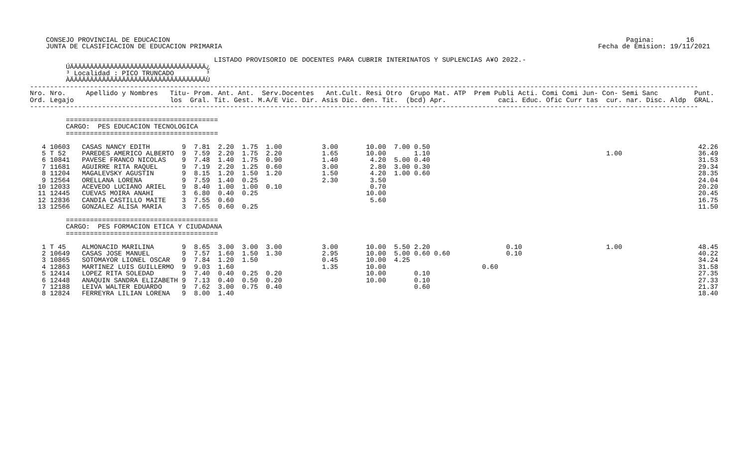CONSEJO PROVINCIAL DE EDUCACION                                                                                                                  Pagina:        16
    JUNTA DE CLASIFICACION DE EDUCACION PRIMARIA                                                                                              Fecha de Emision: 19/11/2021

                                              LISTADO PROVISORIO DE DOCENTES PARA CUBRIR INTERINATOS Y SUPLENCIAS A¥O 2022.-
         ÚÄÄÄÄÄÄÄÄÄÄÄÄÄÄÄÄÄÄÄÄÄÄÄÄÄÄÄÄÄÄÄÄÄÄ¿
         ³ Localidad : PICO TRUNCADO        ³
         ÀÄÄÄÄÄÄÄÄÄÄÄÄÄÄÄÄÄÄÄÄÄÄÄÄÄÄÄÄÄÄÄÄÄÄÙ
-----------------------------------------------------------------------------------------------------------------------------------------------------------------------
Nro. Nro.     Apellido y Nombres   Titu- Prom. Ant. Ant.  Serv.Docentes   Ant.Cult. Resi Otro  Grupo Mat. ATP  Prem Publi Acti. Comi Comi Jun- Con- Semi Sanc         Punt.
Ord. Legajo                        los  Gral. Tit. Gest. M.A/E Vic. Dir. Asis Dic. den. Tit.  (bcd) Apr.             caci. Educ. Ofic Curr tas  cur. nar. Disc. Aldp  GRAL.
-----------------------------------------------------------------------------------------------------------------------------------------------------------------------

         ======================================
         CARGO:  PES EDUCACION TECNOLOGICA
         ======================================

   4 10603   CASAS NANCY EDITH        9  7.81  2.20  1.75  1.00          3.00       10.00  7.00 0.50                                                                   42.26
   5 T 52    PAREDES AMERICO ALBERTO  9  7.59  2.20  1.75  2.20          1.65       10.00       1.10                                            1.00                   36.49
   6 10841   PAVESE FRANCO NICOLAS    9  7.48  1.40  1.75  0.90          1.40        4.20  5.00 0.40                                                                   31.53
   7 11681   AGUIRRE RITA RAQUEL      9  7.19  2.20  1.25  0.60          3.00        2.80  3.00 0.30                                                                   29.34
   8 11204   MAGALEVSKY AGUSTIN       9  8.15  1.20  1.50  1.20          1.50        4.20  1.00 0.60                                                                   28.35
   9 12564   ORELLANA LORENA          9  7.59  1.40  0.25                2.30        3.50                                                                              24.04
  10 12033   ACEVEDO LUCIANO ARIEL    9  8.40  1.00  1.00  0.10                      0.70                                                                              20.20
  11 12445   CUEVAS MOIRA ANAHI       3  6.80  0.40  0.25                           10.00                                                                              20.45
  12 12836   CANDIA CASTILLO MAITE    3  7.55  0.60                                  5.60                                                                              16.75
  13 12566   GONZALEZ ALISA MARIA     3  7.65  0.60  0.25                                                                                                              11.50

         ======================================
         CARGO:  PES FORMACION ETICA Y CIUDADANA
         ======================================

   1 T 45    ALMONACID MARILINA       9  8.65  3.00  3.00  3.00          3.00       10.00  5.50 2.20                   0.10                     1.00                   48.45
   2 10649   CASAS JOSE MANUEL        9  7.57  1.60  1.50  1.30          2.95       10.00  5.00 0.60 0.60              0.10                                            40.22
   3 10865   SOTOMAYOR LIONEL OSCAR   9  7.84  1.20  1.50                0.45       10.00  4.25                                                                        34.24
   4 12863   MARTINEZ LUIS GUILLERMO  9  9.03  1.60                      1.35       10.00                        0.60                                                  31.58
   5 12414   LOPEZ RITA SOLEDAD       9  7.40  0.40  0.25  0.20                     10.00       0.10                                                                   27.35
   6 12448   ANAQUIN SANDRA ELIZABETH 9  7.13  0.40  0.50  0.20                     10.00       0.10                                                                   27.33
   7 12188   LEIVA WALTER EDUARDO     9  7.62  3.00  0.75  0.40                                 0.60                                                                   21.37
   8 12824   FERREYRA LILIAN LORENA   9  8.00  1.40                                                                                                                    18.40